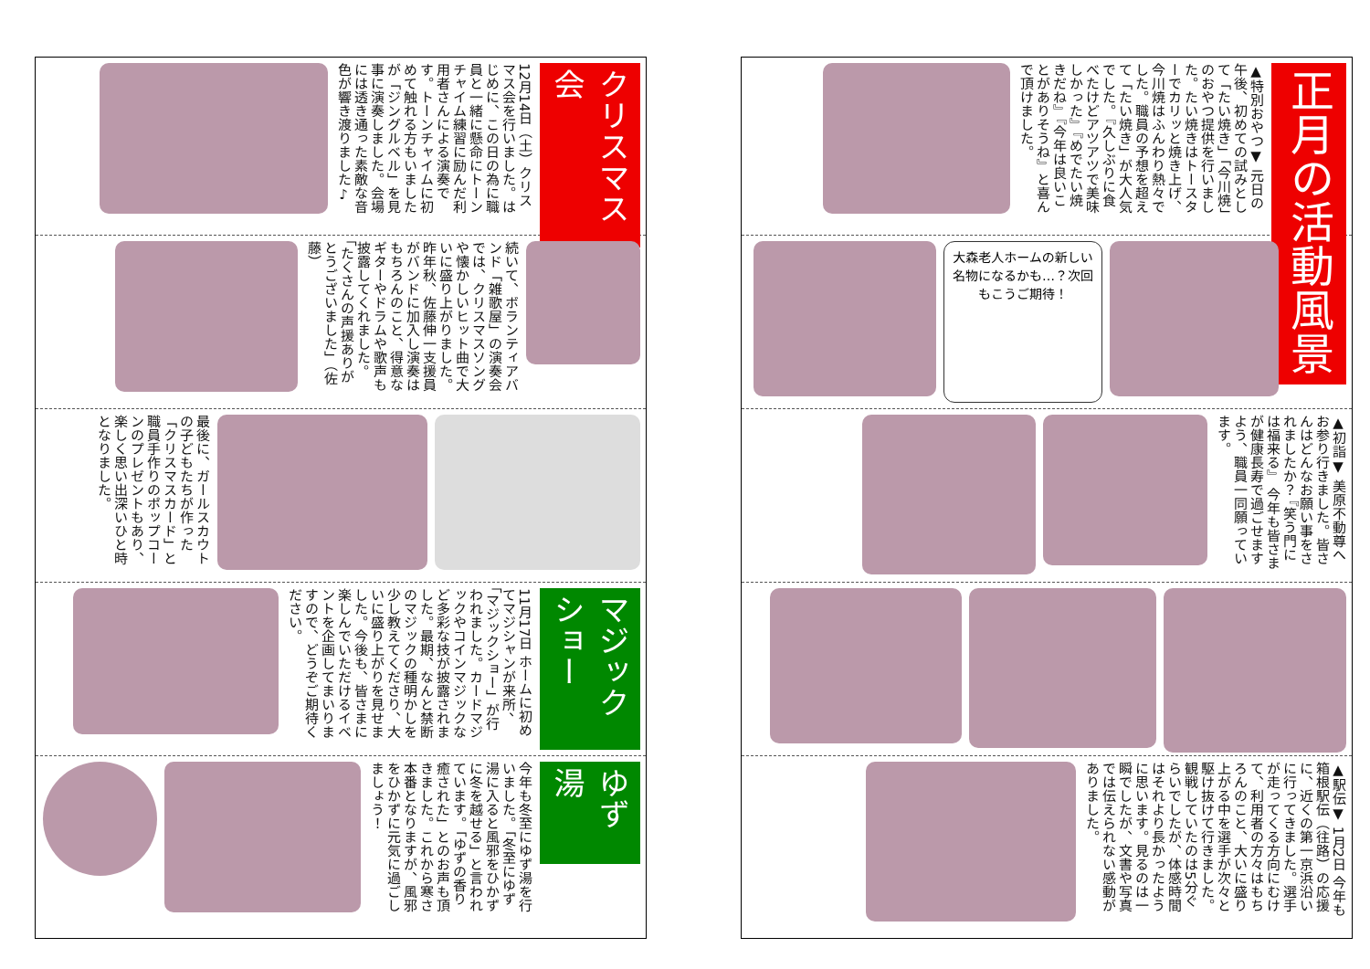クリスマス会
12月14日（土）クリスマス会を行いました。はじめに、この日の為に職員と一緒に懸命にトーンチャイム練習に励んだ利用者さんによる演奏です。トーンチャイムに初めて触れる方もいましたが「ジングルベル」を見事に演奏しました。会場には透き通った素敵な音色が響き渡りました♪
続いて、ボランティアバンド「雑歌屋」の演奏会では、クリスマスソングや懐かしいヒット曲で大いに盛り上がりました。昨年秋、佐藤伸一支援員がバンドに加入し演奏はもちろんのこと、得意なギターやドラムや歌声も披露してくれました。「たくさんの声援ありがとうございました」（佐藤）
最後に、ガールスカウトの子どもたちが作った「クリスマスカード」と職員手作りのポップコーンのプレゼントもあり、楽しく思い出深いひと時となりました。
マジックショー
11月17日 ホームに初めてマジシャンが来所、「マジックショー」が行われました。カードマジックやコインマジックなど多彩な技が披露されました。最期、なんと禁断のマジックの種明かしを少し教えてくださり、大いに盛り上がりを見せました。今後も、皆さまに楽しんでいただけるイベントを企画してまいりますので、どうぞご期待ください。
ゆず湯
今年も冬至にゆず湯を行いました。「冬至にゆず湯に入ると風邪をひかずに冬を越せる」と言われています。「ゆずの香り癒された」とのお声も頂きました。これから寒さ本番となりますが、風邪をひかずに元気に過ごしましょう！
正月の活動風景
▲特別おやつ▼ 元日の午後、初めての試みとして「たい焼き」「今川焼」のおやつ提供を行いました。たい焼きはトースターでカリッと焼き上げ、今川焼はふんわり熱々でした。職員の予想を超えて「たい焼き」が大人気でした。『久しぶりに食べたけどアツアツで美味しかった』『めでたい焼きだね』『今年は良いことがありそうね』と喜んで頂けました。
大森老人ホームの新しい名物になるかも…？次回もこうご期待！
▲初詣▼ 美原不動尊へお参り行きました。皆さんはどんなお願い事をされましたか？ 『笑う門には福来る』 今年も皆さまが健康長寿で過ごせますよう、職員一同願っています。
▲駅伝▼ 1月2日 今年も箱根駅伝（往路）の応援に、近くの第一京浜沿いに行ってきました。選手が走ってくる方向にむけて、利用者の方々はもちろんのこと、大いに盛り上がる中を選手が次々と駆け抜けて行きました。観戦していたのは5分ぐらいでしたが、体感時間はそれより長かったように思います。見るのは一瞬でしたが、文書や写真では伝えられない感動がありました。